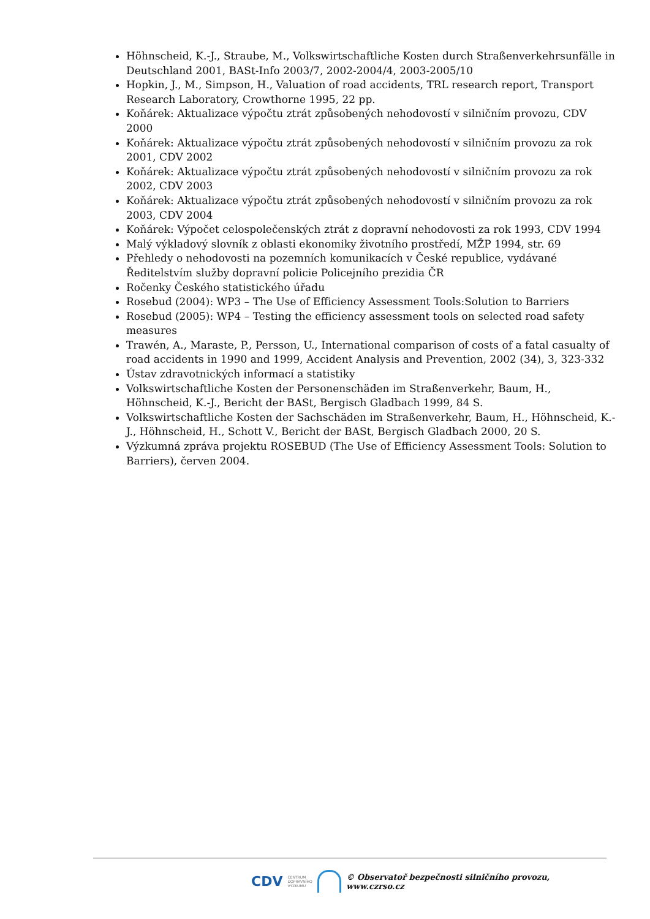Höhnscheid, K.-J., Straube, M., Volkswirtschaftliche Kosten durch Straßenverkehrsunfälle in Deutschland 2001, BASt-Info 2003/7, 2002-2004/4, 2003-2005/10
Hopkin, J., M., Simpson, H., Valuation of road accidents, TRL research report, Transport Research Laboratory, Crowthorne 1995, 22 pp.
Koňárek: Aktualizace výpočtu ztrát způsobených nehodovostí v silničním provozu, CDV 2000
Koňárek: Aktualizace výpočtu ztrát způsobených nehodovostí v silničním provozu za rok 2001, CDV 2002
Koňárek: Aktualizace výpočtu ztrát způsobených nehodovostí v silničním provozu za rok 2002, CDV 2003
Koňárek: Aktualizace výpočtu ztrát způsobených nehodovostí v silničním provozu za rok 2003, CDV 2004
Koňárek: Výpočet celospolečenských ztrát z dopravní nehodovosti za rok 1993, CDV 1994
Malý výkladový slovník z oblasti ekonomiky životního prostředí, MŽP 1994, str. 69
Přehledy o nehodovosti na pozemních komunikacích v České republice, vydávané Ředitelstvím služby dopravní policie Policejního prezidia ČR
Ročenky Českého statistického úřadu
Rosebud (2004): WP3 – The Use of Efficiency Assessment Tools:Solution to Barriers
Rosebud (2005): WP4 – Testing the efficiency assessment tools on selected road safety measures
Trawén, A., Maraste, P., Persson, U., International comparison of costs of a fatal casualty of road accidents in 1990 and 1999, Accident Analysis and Prevention, 2002 (34), 3, 323-332
Ústav zdravotnických informací a statistiky
Volkswirtschaftliche Kosten der Personenschäden im Straßenverkehr, Baum, H., Höhnscheid, K.-J., Bericht der BASt, Bergisch Gladbach 1999, 84 S.
Volkswirtschaftliche Kosten der Sachschäden im Straßenverkehr, Baum, H., Höhnscheid, K.-J., Höhnscheid, H., Schott V., Bericht der BASt, Bergisch Gladbach 2000, 20 S.
Výzkumná zpráva projektu ROSEBUD (The Use of Efficiency Assessment Tools: Solution to Barriers), červen 2004.
CDV CENTRUM
DOPRAVNÍHO
VÝZKUMU
© Observatoř bezpečnosti silničního provozu, www.czrso.cz